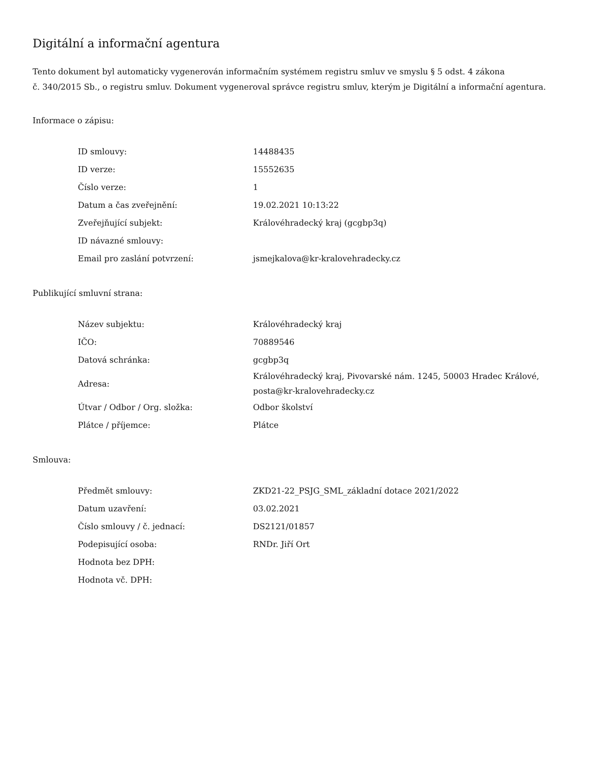Digitální a informační agentura
Tento dokument byl automaticky vygenerován informačním systémem registru smluv ve smyslu § 5 odst. 4 zákona
č. 340/2015 Sb., o registru smluv. Dokument vygeneroval správce registru smluv, kterým je Digitální a informační agentura.
Informace o zápisu:
| ID smlouvy: | 14488435 |
| ID verze: | 15552635 |
| Číslo verze: | 1 |
| Datum a čas zveřejnění: | 19.02.2021 10:13:22 |
| Zveřejňující subjekt: | Královéhradecký kraj (gcgbp3q) |
| ID návazné smlouvy: | |
| Email pro zaslání potvrzení: | jsmejkalova@kr-kralovehradecky.cz |
Publikující smluvní strana:
| Název subjektu: | Královéhradecký kraj |
| IČO: | 70889546 |
| Datová schránka: | gcgbp3q |
| Adresa: | Královéhradecký kraj, Pivovarské nám. 1245, 50003 Hradec Králové, posta@kr-kralovehradecky.cz |
| Útvar / Odbor / Org. složka: | Odbor školství |
| Plátce / příjemce: | Plátce |
Smlouva:
| Předmět smlouvy: | ZKD21-22_PSJG_SML_základní dotace 2021/2022 |
| Datum uzavření: | 03.02.2021 |
| Číslo smlouvy / č. jednací: | DS2121/01857 |
| Podepisující osoba: | RNDr. Jiří Ort |
| Hodnota bez DPH: | |
| Hodnota vč. DPH: | |